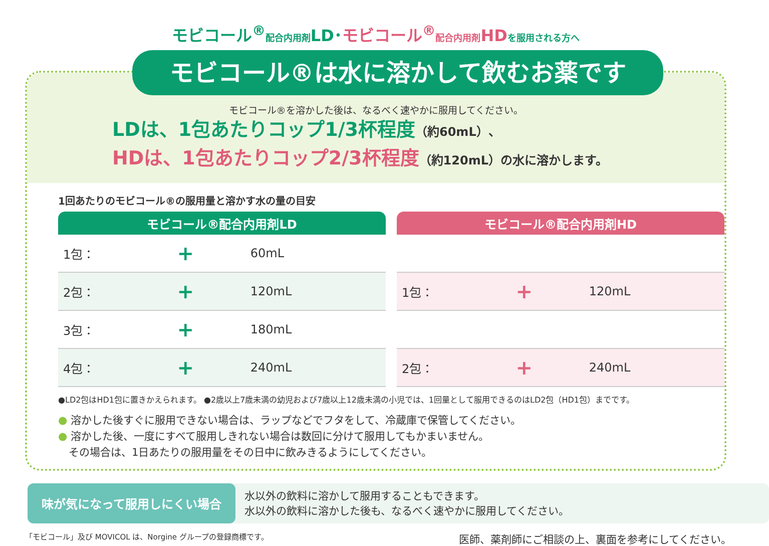モビコール<sup>®</sup>配合内用剤LD･モビコール<sup>®</sup>配合内用剤HD を服用される方へ
モビコール®は水に溶かして飲むお薬です
モビコール®を溶かした後は、なるべく速やかに服用してください。
LDは、1包あたりコップ1/3杯程度（約60mL）、
HDは、1包あたりコップ2/3杯程度（約120mL）の水に溶かします。
1回あたりのモビコール®の服用量と溶かす水の量の目安
| モビコール®配合内用剤LD | | |
| --- | --- | --- |
| 1包： | + | 60mL |
| 2包： | + | 120mL |
| 3包： | + | 180mL |
| 4包： | + | 240mL |
| モビコール®配合内用剤HD | | |
| --- | --- | --- |
| 1包： | + | 120mL |
| 2包： | + | 240mL |
●LD2包はHD1包に置きかえられます。 ●2歳以上7歳未満の幼児および7歳以上12歳未満の小児では、1回量として服用できるのはLD2包（HD1包）までです。
● 溶かした後すぐに服用できない場合は、ラップなどでフタをして、冷蔵庫で保管してください。
● 溶かした後、一度にすべて服用しきれない場合は数回に分けて服用してもかまいません。
　その場合は、1日あたりの服用量をその日中に飲みきるようにしてください。
味が気になって服用しにくい場合
水以外の飲料に溶かして服用することもできます。
水以外の飲料に溶かした後も、なるべく速やかに服用してください。
「モビコール」及び MOVICOL は、Norgine グループの登録商標です。 医師、薬剤師にご相談の上、裏面を参考にしてください。